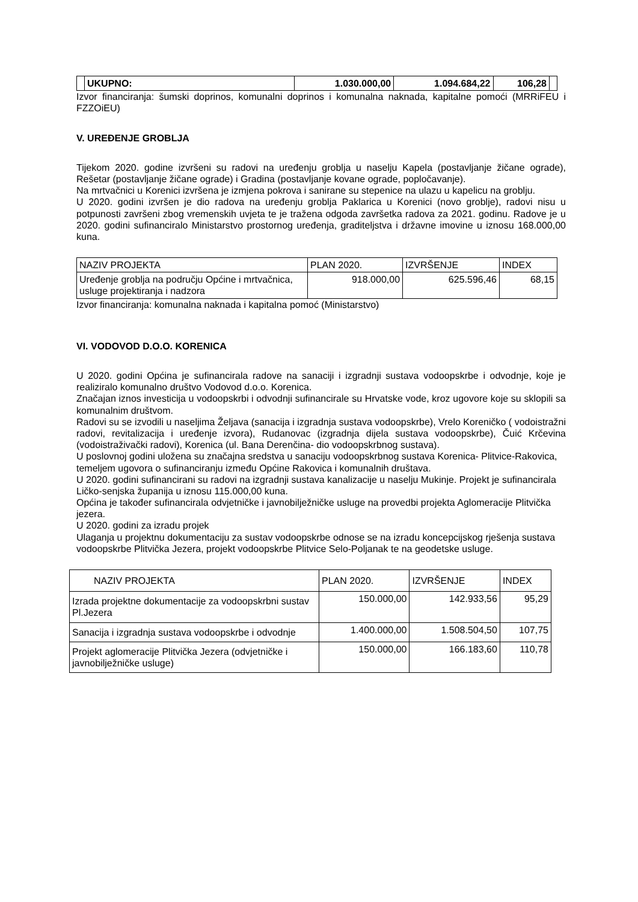| | UKUPNO: | 1.030.000,00 | 1.094.684,22 | 106,28 | |
Izvor financiranja: šumski doprinos, komunalni doprinos i komunalna naknada, kapitalne pomoći (MRRiFEU i FZZOiEU)
V. UREĐENJE GROBLJA
Tijekom 2020. godine izvršeni su radovi na uređenju groblja u naselju Kapela (postavljanje žičane ograde), Rešetar (postavljanje žičane ograde) i Gradina (postavljanje kovane ograde, popločavanje).
Na mrtvačnici u Korenici izvršena je izmjena pokrova i sanirane su stepenice na ulazu u kapelicu na groblju.
U 2020. godini izvršen je dio radova na uređenju groblja Paklarica u Korenici (novo groblje), radovi nisu u potpunosti završeni zbog vremenskih uvjeta te je tražena odgoda završetka radova za 2021. godinu. Radove je u 2020. godini sufinanciralo Ministarstvo prostornog uređenja, graditeljstva i državne imovine u iznosu 168.000,00 kuna.
| NAZIV PROJEKTA | PLAN 2020. | IZVRŠENJE | INDEX |
| --- | --- | --- | --- |
| Uređenje groblja na području Općine i mrtvačnica, usluge projektiranja i nadzora | 918.000,00 | 625.596,46 | 68,15 |
Izvor financiranja: komunalna naknada i kapitalna pomoć (Ministarstvo)
VI. VODOVOD D.O.O. KORENICA
U 2020. godini Općina je sufinancirala radove na sanaciji i izgradnji sustava vodoopskrbe i odvodnje, koje je realiziralo komunalno društvo Vodovod d.o.o. Korenica.
Značajan iznos investicija u vodoopskrbi i odvodnji sufinancirale su Hrvatske vode, kroz ugovore koje su sklopili sa komunalnim društvom.
Radovi su se izvodili u naseljima Željava (sanacija i izgradnja sustava vodoopskrbe), Vrelo Koreničko ( vodoistražni radovi, revitalizacija i uređenje izvora), Rudanovac (izgradnja dijela sustava vodoopskrbe), Čuić Krčevina (vodoistraživački radovi), Korenica (ul. Bana Derenčina- dio vodoopskrbnog sustava).
U poslovnoj godini uložena su značajna sredstva u sanaciju vodoopskrbnog sustava Korenica- Plitvice-Rakovica, temeljem ugovora o sufinanciranju između Općine Rakovica i komunalnih društava.
U 2020. godini sufinancirani su radovi na izgradnji sustava kanalizacije u naselju Mukinje. Projekt je sufinancirala Ličko-senjska županija u iznosu 115.000,00 kuna.
Općina je također sufinancirala odvjetničke i javnobilježničke usluge na provedbi projekta Aglomeracije Plitvička jezera.
U 2020. godini za izradu projek
Ulaganja u projektnu dokumentaciju za sustav vodoopskrbe odnose se na izradu koncepcijskog rješenja sustava vodoopskrbe Plitvička Jezera, projekt vodoopskrbe Plitvice Selo-Poljanak te na geodetske usluge.
| NAZIV PROJEKTA | PLAN 2020. | IZVRŠENJE | INDEX |
| --- | --- | --- | --- |
| Izrada projektne dokumentacije za vodoopskrbni sustav Pl.Jezera | 150.000,00 | 142.933,56 | 95,29 |
| Sanacija i izgradnja sustava vodoopskrbe i odvodnje | 1.400.000,00 | 1.508.504,50 | 107,75 |
| Projekt aglomeracije Plitvička Jezera (odvjetničke i javnobilježničke usluge) | 150.000,00 | 166.183,60 | 110,78 |